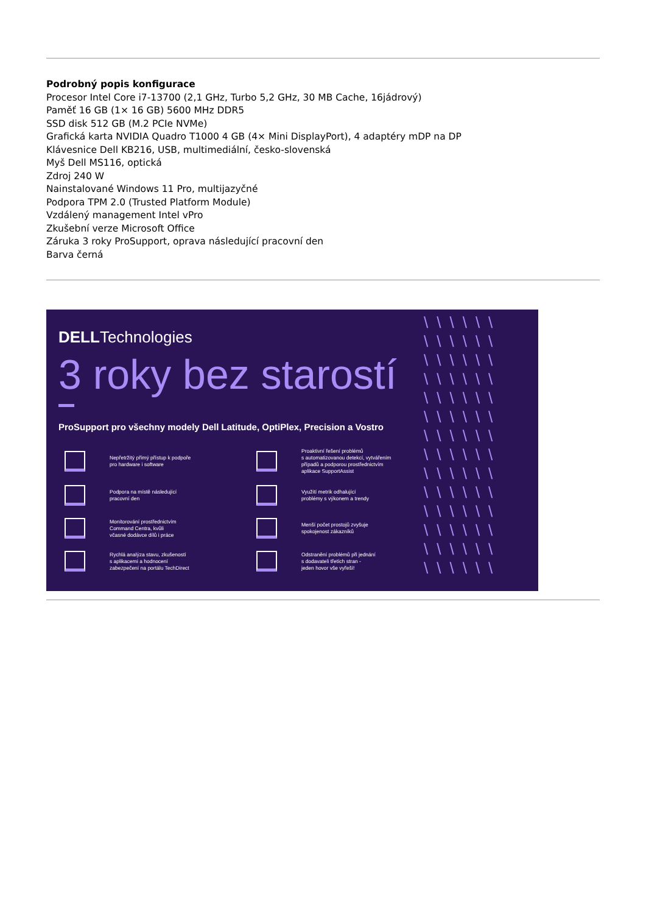Podrobný popis konfigurace
Procesor Intel Core i7-13700 (2,1 GHz, Turbo 5,2 GHz, 30 MB Cache, 16jádrový)
Paměť 16 GB (1× 16 GB) 5600 MHz DDR5
SSD disk 512 GB (M.2 PCIe NVMe)
Grafická karta NVIDIA Quadro T1000 4 GB (4× Mini DisplayPort), 4 adaptéry mDP na DP
Klávesnice Dell KB216, USB, multimediální, česko-slovenská
Myš Dell MS116, optická
Zdroj 240 W
Nainstalované Windows 11 Pro, multijazyčné
Podpora TPM 2.0 (Trusted Platform Module)
Vzdálený management Intel vPro
Zkušební verze Microsoft Office
Záruka 3 roky ProSupport, oprava následující pracovní den
Barva černá
\\\\\\ \\\\\\ \\\\\\ \\\\\\ \\\\\\ \\\\\\ \\\\\\ \\\\\\ \\\\\\ \\\\\\ \\\\\\ \\\\\\ \\\\\\ \\\\\\
DELLTechnologies
3 roky bez starostí
ProSupport pro všechny modely Dell Latitude, OptiPlex, Precision a Vostro
Nepřetržitý přímý přístup k podpoře
pro hardware i software
Proaktivní řešení problémů
s automatizovanou detekcí, vytvářením
případů a podporou prostřednictvím
aplikace SupportAssist
Podpora na místě následující
pracovní den
Využití metrik odhalující
problémy s výkonem a trendy
Monitorování prostřednictvím
Command Centra, kvůli
včasné dodávce dílů i práce
Menší počet prostojů zvyšuje
spokojenost zákazníků
Rychlá analýza stavu, zkušeností
s aplikacemi a hodnocení
zabezpečení na portálu TechDirect
Odstranění problémů při jednání
s dodavateli třetích stran -
jeden hovor vše vyřeší!